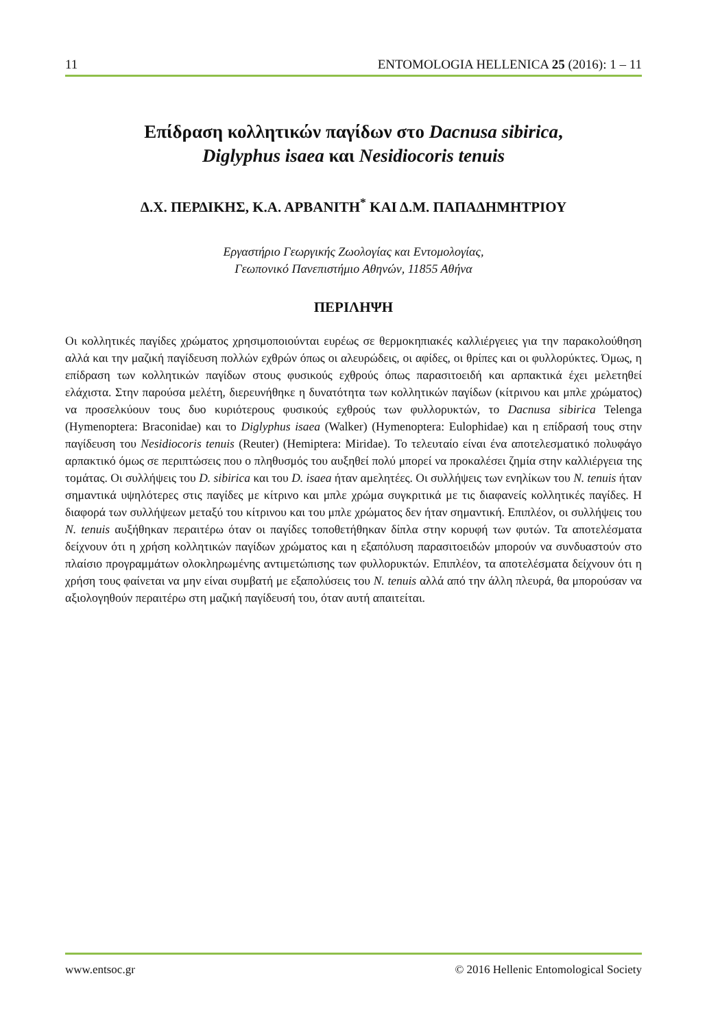11 ENTOMOLOGIA HELLENICA 25 (2016): 1 – 11
Επίδραση κολλητικών παγίδων στο Dacnusa sibirica,
Diglyphus isaea και Nesidiocoris tenuis
Δ.Χ. ΠΕΡΔΙΚΗΣ, Κ.Α. ΑΡΒΑΝΙΤΗ<sup>*</sup> ΚΑΙ Δ.Μ. ΠΑΠΑΔΗΜΗΤΡΙΟΥ
Εργαστήριο Γεωργικής Ζωολογίας και Εντομολογίας,
Γεωπονικό Πανεπιστήμιο Αθηνών, 11855 Αθήνα
ΠΕΡΙΛΗΨΗ
Οι κολλητικές παγίδες χρώματος χρησιμοποιούνται ευρέως σε θερμοκηπιακές καλλιέργειες για την παρακολούθηση αλλά και την μαζική παγίδευση πολλών εχθρών όπως οι αλευρώδεις, οι αφίδες, οι θρίπες και οι φυλλορύκτες. Όμως, η επίδραση των κολλητικών παγίδων στους φυσικούς εχθρούς όπως παρασιτοειδή και αρπακτικά έχει μελετηθεί ελάχιστα. Στην παρούσα μελέτη, διερευνήθηκε η δυνατότητα των κολλητικών παγίδων (κίτρινου και μπλε χρώματος) να προσελκύουν τους δυο κυριότερους φυσικούς εχθρούς των φυλλορυκτών, το Dacnusa sibirica Telenga (Hymenoptera: Braconidae) και το Diglyphus isaea (Walker) (Hymenoptera: Eulophidae) και η επίδρασή τους στην παγίδευση του Nesidiocoris tenuis (Reuter) (Hemiptera: Miridae). Το τελευταίο είναι ένα αποτελεσματικό πολυφάγο αρπακτικό όμως σε περιπτώσεις που ο πληθυσμός του αυξηθεί πολύ μπορεί να προκαλέσει ζημία στην καλλιέργεια της τομάτας. Οι συλλήψεις του D. sibirica και του D. isaea ήταν αμελητέες. Οι συλλήψεις των ενηλίκων του N. tenuis ήταν σημαντικά υψηλότερες στις παγίδες με κίτρινο και μπλε χρώμα συγκριτικά με τις διαφανείς κολλητικές παγίδες. Η διαφορά των συλλήψεων μεταξύ του κίτρινου και του μπλε χρώματος δεν ήταν σημαντική. Επιπλέον, οι συλλήψεις του N. tenuis αυξήθηκαν περαιτέρω όταν οι παγίδες τοποθετήθηκαν δίπλα στην κορυφή των φυτών. Τα αποτελέσματα δείχνουν ότι η χρήση κολλητικών παγίδων χρώματος και η εξαπόλυση παρασιτοειδών μπορούν να συνδυαστούν στο πλαίσιο προγραμμάτων ολοκληρωμένης αντιμετώπισης των φυλλορυκτών. Επιπλέον, τα αποτελέσματα δείχνουν ότι η χρήση τους φαίνεται να μην είναι συμβατή με εξαπολύσεις του N. tenuis αλλά από την άλλη πλευρά, θα μπορούσαν να αξιολογηθούν περαιτέρω στη μαζική παγίδευσή του, όταν αυτή απαιτείται.
www.entsoc.gr © 2016 Hellenic Entomological Society